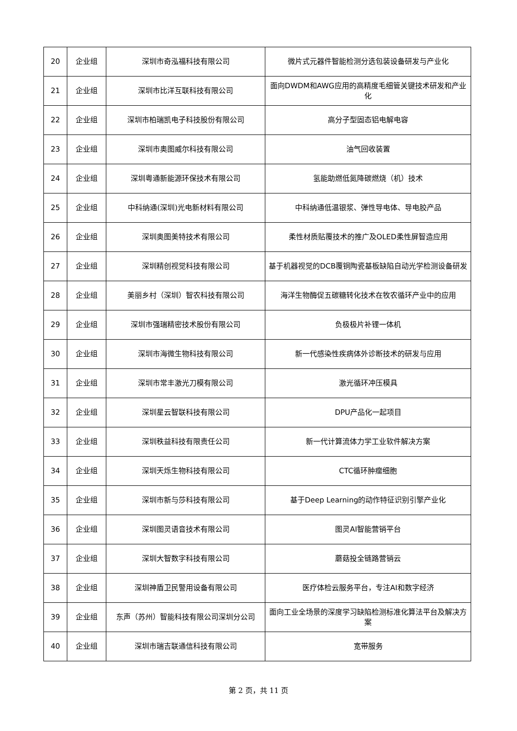| 20 | 企业组 | 深圳市奇泓福科技有限公司 | 微片式元器件智能检测分选包装设备研发与产业化 |
| 21 | 企业组 | 深圳市比洋互联科技有限公司 | 面向DWDM和AWG应用的高精度毛细管关键技术研发和产业化 |
| 22 | 企业组 | 深圳市柏瑞凯电子科技股份有限公司 | 高分子型固态铝电解电容 |
| 23 | 企业组 | 深圳市奥图威尔科技有限公司 | 油气回收装置 |
| 24 | 企业组 | 深圳粤通新能源环保技术有限公司 | 氢能助燃低氮降碳燃烧（机）技术 |
| 25 | 企业组 | 中科纳通(深圳)光电新材料有限公司 | 中科纳通低温银浆、弹性导电体、导电胶产品 |
| 26 | 企业组 | 深圳奥图美特技术有限公司 | 柔性材质贴覆技术的推广及OLED柔性屏智造应用 |
| 27 | 企业组 | 深圳精创视觉科技有限公司 | 基于机器视觉的DCB覆铜陶瓷基板缺陷自动光学检测设备研发 |
| 28 | 企业组 | 美丽乡村（深圳）智农科技有限公司 | 海洋生物酶促五碳糖转化技术在牧农循环产业中的应用 |
| 29 | 企业组 | 深圳市强瑞精密技术股份有限公司 | 负极极片补锂一体机 |
| 30 | 企业组 | 深圳市海微生物科技有限公司 | 新一代感染性疾病体外诊断技术的研发与应用 |
| 31 | 企业组 | 深圳市常丰激光刀模有限公司 | 激光循环冲压模具 |
| 32 | 企业组 | 深圳星云智联科技有限公司 | DPU产品化一起项目 |
| 33 | 企业组 | 深圳秩益科技有限责任公司 | 新一代计算流体力学工业软件解决方案 |
| 34 | 企业组 | 深圳天烁生物科技有限公司 | CTC循环肿瘤细胞 |
| 35 | 企业组 | 深圳市新与莎科技有限公司 | 基于Deep Learning的动作特征识别引擎产业化 |
| 36 | 企业组 | 深圳图灵语音技术有限公司 | 图灵AI智能营销平台 |
| 37 | 企业组 | 深圳大智数字科技有限公司 | 蘑菇投全链路营销云 |
| 38 | 企业组 | 深圳神盾卫民警用设备有限公司 | 医疗体检云服务平台，专注AI和数字经济 |
| 39 | 企业组 | 东声（苏州）智能科技有限公司深圳分公司 | 面向工业全场景的深度学习缺陷检测标准化算法平台及解决方案 |
| 40 | 企业组 | 深圳市瑞吉联通信科技有限公司 | 宽带服务 |
第 2 页，共 11 页